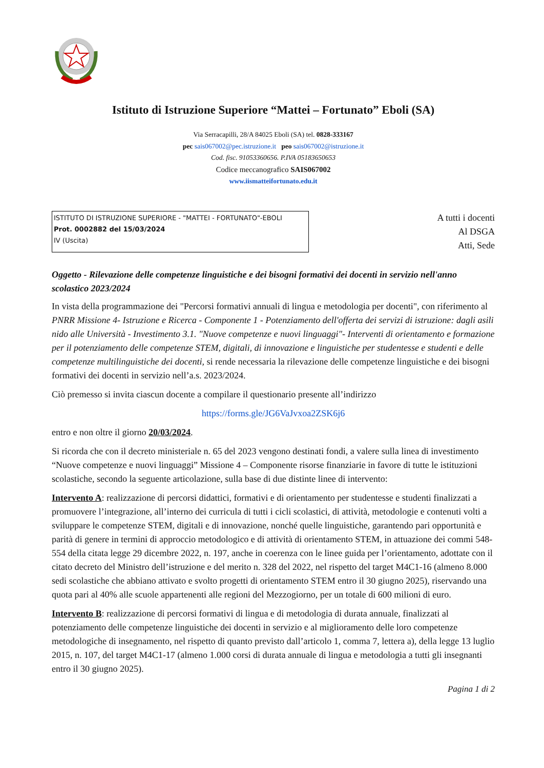Istituto di Istruzione Superiore “Mattei – Fortunato” Eboli (SA)
Via Serracapilli, 28/A 84025 Eboli (SA) tel. 0828-333167
pec sais067002@pec.istruzione.it peo sais067002@istruzione.it
Cod. fisc. 91053360656. P.IVA 05183650653
Codice meccanografico SAIS067002
www.iismatteifortunato.edu.it
ISTITUTO DI ISTRUZIONE SUPERIORE - "MATTEI - FORTUNATO"-EBOLI
Prot. 0002882 del 15/03/2024
IV (Uscita)
A tutti i docenti
Al DSGA
Atti, Sede
Oggetto - Rilevazione delle competenze linguistiche e dei bisogni formativi dei docenti in servizio nell'anno scolastico 2023/2024
In vista della programmazione dei "Percorsi formativi annuali di lingua e metodologia per docenti", con riferimento al PNRR Missione 4- Istruzione e Ricerca - Componente 1 - Potenziamento dell'offerta dei servizi di istruzione: dagli asili nido alle Università - Investimento 3.1. "Nuove competenze e nuovi linguaggi"- Interventi di orientamento e formazione per il potenziamento delle competenze STEM, digitali, di innovazione e linguistiche per studentesse e studenti e delle competenze multilinguistiche dei docenti, si rende necessaria la rilevazione delle competenze linguistiche e dei bisogni formativi dei docenti in servizio nell’a.s. 2023/2024.
Ciò premesso si invita ciascun docente a compilare il questionario presente all’indirizzo
https://forms.gle/JG6VaJvxoa2ZSK6j6
entro e non oltre il giorno 20/03/2024.
Si ricorda che con il decreto ministeriale n. 65 del 2023 vengono destinati fondi, a valere sulla linea di investimento “Nuove competenze e nuovi linguaggi” Missione 4 – Componente risorse finanziarie in favore di tutte le istituzioni scolastiche, secondo la seguente articolazione, sulla base di due distinte linee di intervento:
Intervento A: realizzazione di percorsi didattici, formativi e di orientamento per studentesse e studenti finalizzati a promuovere l’integrazione, all’interno dei curricula di tutti i cicli scolastici, di attività, metodologie e contenuti volti a sviluppare le competenze STEM, digitali e di innovazione, nonché quelle linguistiche, garantendo pari opportunità e parità di genere in termini di approccio metodologico e di attività di orientamento STEM, in attuazione dei commi 548-554 della citata legge 29 dicembre 2022, n. 197, anche in coerenza con le linee guida per l’orientamento, adottate con il citato decreto del Ministro dell’istruzione e del merito n. 328 del 2022, nel rispetto del target M4C1-16 (almeno 8.000 sedi scolastiche che abbiano attivato e svolto progetti di orientamento STEM entro il 30 giugno 2025), riservando una quota pari al 40% alle scuole appartenenti alle regioni del Mezzogiorno, per un totale di 600 milioni di euro.
Intervento B: realizzazione di percorsi formativi di lingua e di metodologia di durata annuale, finalizzati al potenziamento delle competenze linguistiche dei docenti in servizio e al miglioramento delle loro competenze metodologiche di insegnamento, nel rispetto di quanto previsto dall’articolo 1, comma 7, lettera a), della legge 13 luglio 2015, n. 107, del target M4C1-17 (almeno 1.000 corsi di durata annuale di lingua e metodologia a tutti gli insegnanti entro il 30 giugno 2025).
Pagina 1 di 2